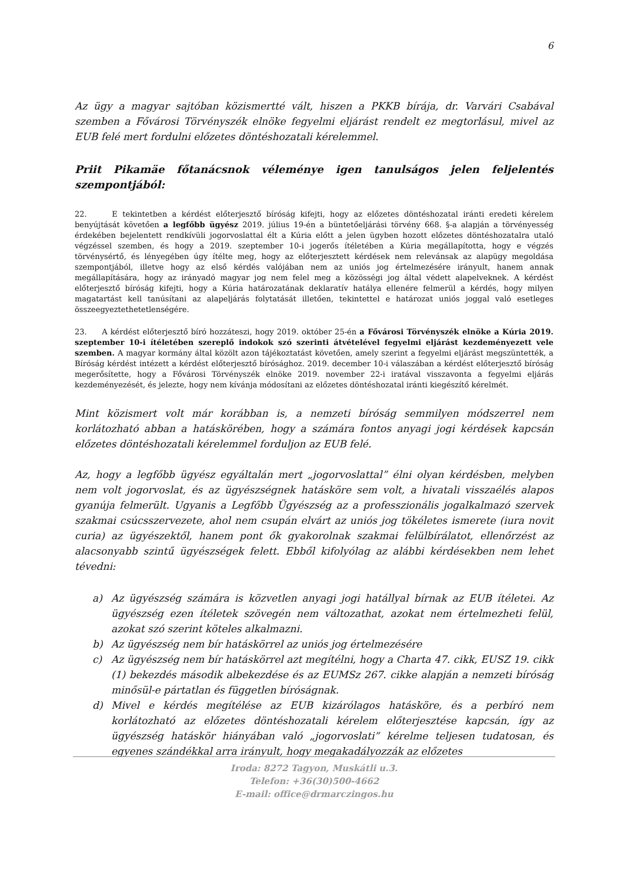6
Az ügy a magyar sajtóban közismertté vált, hiszen a PKKB bírája, dr. Varvári Csabával szemben a Fővárosi Törvényszék elnöke fegyelmi eljárást rendelt ez megtorlásul, mivel az EUB felé mert fordulni előzetes döntéshozatali kérelemmel.
Priit Pikamäe főtanácsnok véleménye igen tanulságos jelen feljelentés szempontjából:
22. E tekintetben a kérdést előterjesztő bíróság kifejti, hogy az előzetes döntéshozatal iránti eredeti kérelem benyújtását követően a legfőbb ügyész 2019. július 19-én a büntetőeljárási törvény 668. §-a alapján a törvényesség érdekében bejelentett rendkívüli jogorvoslattal élt a Kúria előtt a jelen ügyben hozott előzetes döntéshozatalra utaló végzéssel szemben, és hogy a 2019. szeptember 10-i jogerős ítéletében a Kúria megállapította, hogy e végzés törvénysértő, és lényegében úgy ítélte meg, hogy az előterjesztett kérdések nem relevánsak az alapügy megoldása szempontjából, illetve hogy az első kérdés valójában nem az uniós jog értelmezésére irányult, hanem annak megállapítására, hogy az irányadó magyar jog nem felel meg a közösségi jog által védett alapelveknek. A kérdést előterjesztő bíróság kifejti, hogy a Kúria határozatának deklaratív hatálya ellenére felmerül a kérdés, hogy milyen magatartást kell tanúsítani az alapeljárás folytatását illetően, tekintettel e határozat uniós joggal való esetleges összeegyeztethetetlenségére.
23. A kérdést előterjesztő bíró hozzáteszi, hogy 2019. október 25-én a Fővárosi Törvényszék elnöke a Kúria 2019. szeptember 10-i ítéletében szereplő indokok szó szerinti átvételével fegyelmi eljárást kezdeményezett vele szemben. A magyar kormány által közölt azon tájékoztatást követően, amely szerint a fegyelmi eljárást megszüntették, a Bíróság kérdést intézett a kérdést előterjesztő bírósághoz. 2019. december 10-i válaszában a kérdést előterjesztő bíróság megerősítette, hogy a Fővárosi Törvényszék elnöke 2019. november 22-i iratával visszavonta a fegyelmi eljárás kezdeményezését, és jelezte, hogy nem kívánja módosítani az előzetes döntéshozatal iránti kiegészítő kérelmét.
Mint közismert volt már korábban is, a nemzeti bíróság semmilyen módszerrel nem korlátozható abban a hatáskörében, hogy a számára fontos anyagi jogi kérdések kapcsán előzetes döntéshozatali kérelemmel forduljon az EUB felé.
Az, hogy a legfőbb ügyész egyáltalán mert „jogorvoslattal” élni olyan kérdésben, melyben nem volt jogorvoslat, és az ügyészségnek hatásköre sem volt, a hivatali visszaélés alapos gyanúja felmerült. Ugyanis a Legfőbb Ügyészség az a professzionális jogalkalmazó szervek szakmai csúcsszervezete, ahol nem csupán elvárt az uniós jog tökéletes ismerete (iura novit curia) az ügyészektől, hanem pont ők gyakorolnak szakmai felülbírálatot, ellenőrzést az alacsonyabb szintű ügyészségek felett. Ebből kifolyólag az alábbi kérdésekben nem lehet tévedni:
a) Az ügyészség számára is közvetlen anyagi jogi hatállyal bírnak az EUB ítéletei. Az ügyészség ezen ítéletek szövegén nem változathat, azokat nem értelmezheti felül, azokat szó szerint köteles alkalmazni.
b) Az ügyészség nem bír hatáskörrel az uniós jog értelmezésére
c) Az ügyészség nem bír hatáskörrel azt megítélni, hogy a Charta 47. cikk, EUSZ 19. cikk (1) bekezdés második albekezdése és az EUMSz 267. cikke alapján a nemzeti bíróság minősül-e pártatlan és független bíróságnak.
d) Mivel e kérdés megítélése az EUB kizárólagos hatásköre, és a perbíró nem korlátozható az előzetes döntéshozatali kérelem előterjesztése kapcsán, így az ügyészség hatáskör hiányában való „jogorvoslati” kérelme teljesen tudatosan, és egyenes szándékkal arra irányult, hogy megakadályozzák az előzetes
Iroda: 8272 Tagyon, Muskátli u.3.
Telefon: +36(30)500-4662
E-mail: office@drmarczingos.hu